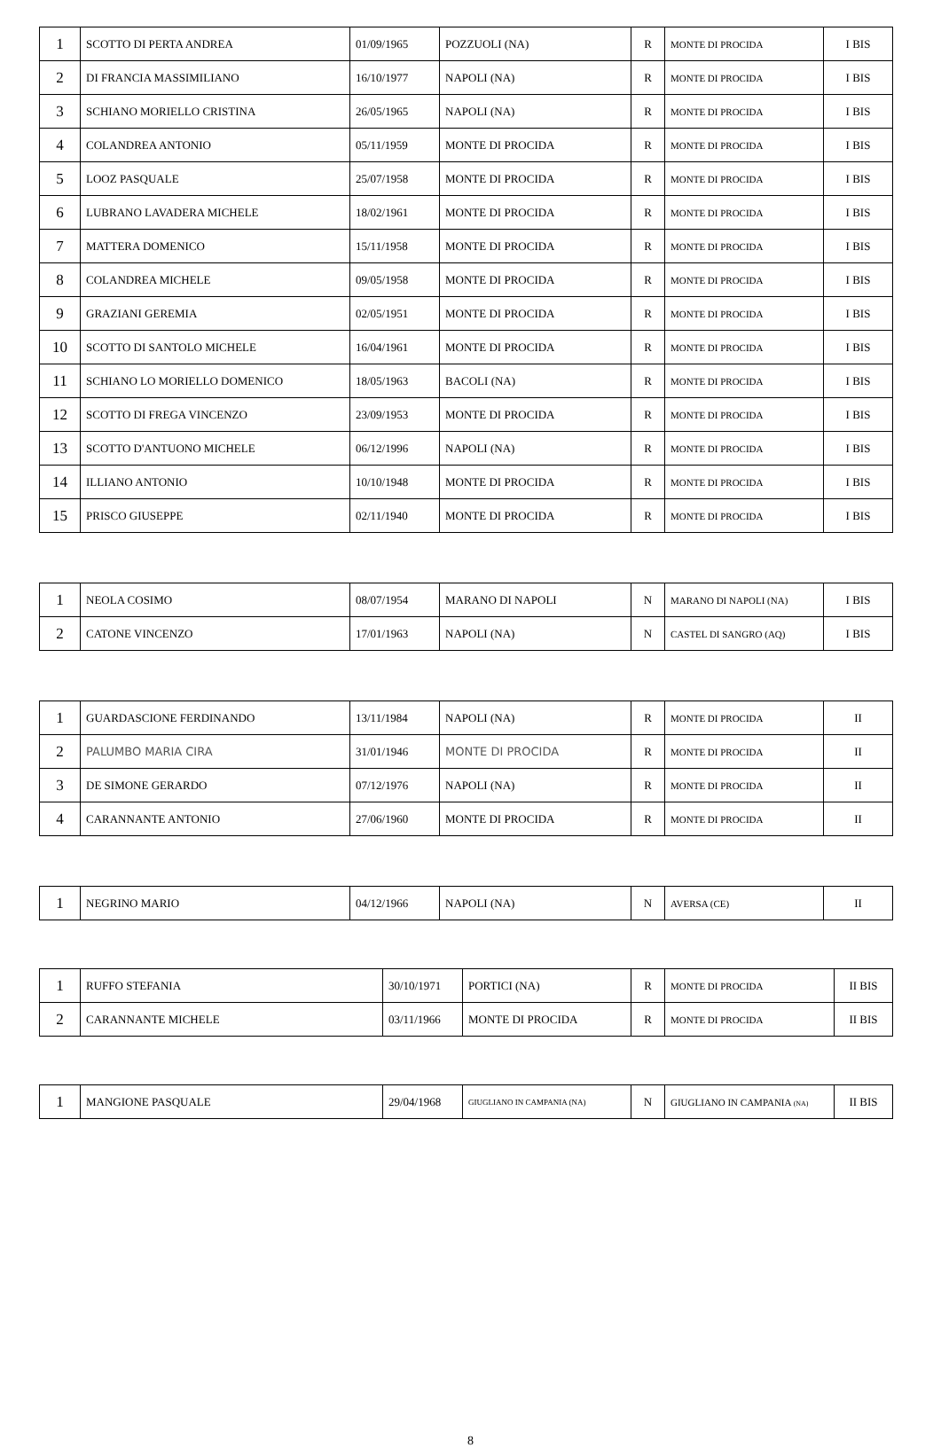| 1 | SCOTTO DI PERTA ANDREA | 01/09/1965 | POZZUOLI (NA) | R | MONTE DI PROCIDA | I BIS |
| 2 | DI FRANCIA MASSIMILIANO | 16/10/1977 | NAPOLI (NA) | R | MONTE DI PROCIDA | I BIS |
| 3 | SCHIANO MORIELLO CRISTINA | 26/05/1965 | NAPOLI (NA) | R | MONTE DI PROCIDA | I BIS |
| 4 | COLANDREA ANTONIO | 05/11/1959 | MONTE DI PROCIDA | R | MONTE DI PROCIDA | I BIS |
| 5 | LOOZ PASQUALE | 25/07/1958 | MONTE DI PROCIDA | R | MONTE DI PROCIDA | I BIS |
| 6 | LUBRANO LAVADERA MICHELE | 18/02/1961 | MONTE DI PROCIDA | R | MONTE DI PROCIDA | I BIS |
| 7 | MATTERA DOMENICO | 15/11/1958 | MONTE DI PROCIDA | R | MONTE DI PROCIDA | I BIS |
| 8 | COLANDREA MICHELE | 09/05/1958 | MONTE DI PROCIDA | R | MONTE DI PROCIDA | I BIS |
| 9 | GRAZIANI GEREMIA | 02/05/1951 | MONTE DI PROCIDA | R | MONTE DI PROCIDA | I BIS |
| 10 | SCOTTO DI SANTOLO MICHELE | 16/04/1961 | MONTE DI PROCIDA | R | MONTE DI PROCIDA | I BIS |
| 11 | SCHIANO LO MORIELLO DOMENICO | 18/05/1963 | BACOLI (NA) | R | MONTE DI PROCIDA | I BIS |
| 12 | SCOTTO DI FREGA VINCENZO | 23/09/1953 | MONTE DI PROCIDA | R | MONTE DI PROCIDA | I BIS |
| 13 | SCOTTO D'ANTUONO MICHELE | 06/12/1996 | NAPOLI (NA) | R | MONTE DI PROCIDA | I BIS |
| 14 | ILLIANO ANTONIO | 10/10/1948 | MONTE DI PROCIDA | R | MONTE DI PROCIDA | I BIS |
| 15 | PRISCO GIUSEPPE | 02/11/1940 | MONTE DI PROCIDA | R | MONTE DI PROCIDA | I BIS |
| 1 | NEOLA COSIMO | 08/07/1954 | MARANO DI NAPOLI | N | MARANO DI NAPOLI (NA) | I BIS |
| 2 | CATONE VINCENZO | 17/01/1963 | NAPOLI (NA) | N | CASTEL DI SANGRO (AQ) | I BIS |
| 1 | GUARDASCIONE FERDINANDO | 13/11/1984 | NAPOLI (NA) | R | MONTE DI PROCIDA | II |
| 2 | PALUMBO MARIA CIRA | 31/01/1946 | MONTE DI PROCIDA | R | MONTE DI PROCIDA | II |
| 3 | DE SIMONE GERARDO | 07/12/1976 | NAPOLI (NA) | R | MONTE DI PROCIDA | II |
| 4 | CARANNANTE ANTONIO | 27/06/1960 | MONTE DI PROCIDA | R | MONTE DI PROCIDA | II |
| 1 | NEGRINO MARIO | 04/12/1966 | NAPOLI (NA) | N | AVERSA (CE) | II |
| 1 | RUFFO STEFANIA | 30/10/1971 | PORTICI (NA) | R | MONTE DI PROCIDA | II BIS |
| 2 | CARANNANTE MICHELE | 03/11/1966 | MONTE DI PROCIDA | R | MONTE DI PROCIDA | II BIS |
| 1 | MANGIONE PASQUALE | 29/04/1968 | GIUGLIANO IN CAMPANIA (NA) | N | GIUGLIANO IN CAMPANIA (NA) | II BIS |
8